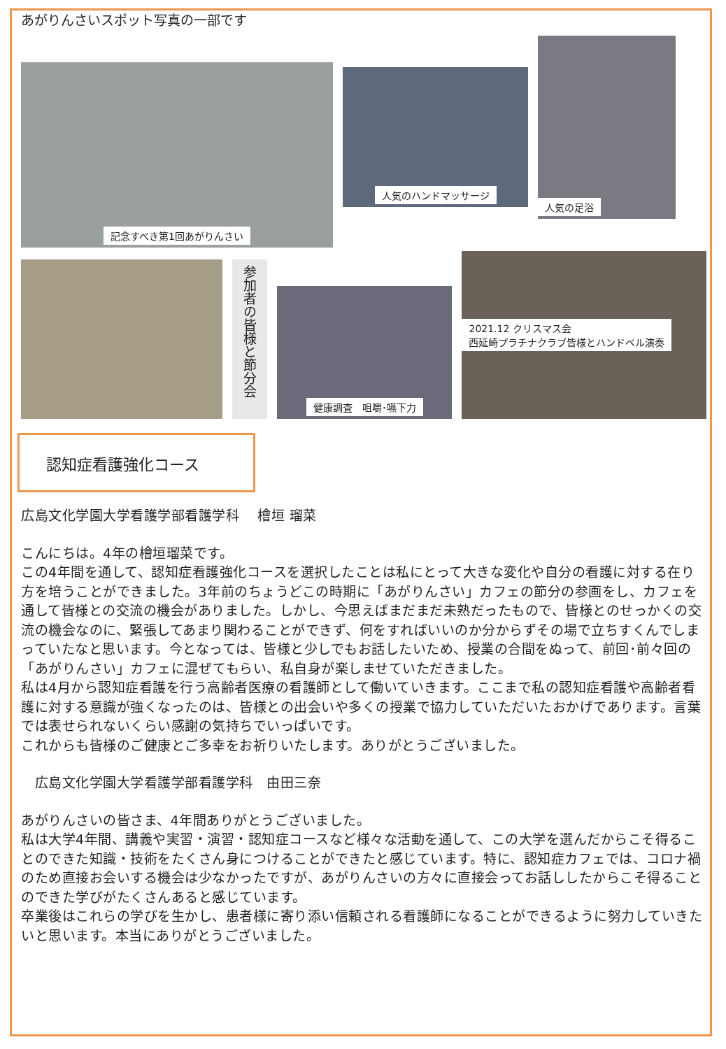あがりんさいスポット写真の一部です
記念すべき第1回あがりんさい
人気のハンドマッサージ
人気の足浴
参加者の皆様と節分会
健康調査　咀嚼･嚥下力
2021.12 クリスマス会
西延崎プラチナクラブ皆様とハンドベル演奏
認知症看護強化コース
広島文化学園大学看護学部看護学科　 檜垣 瑠菜
こんにちは。4年の檜垣瑠菜です。
この4年間を通して、認知症看護強化コースを選択したことは私にとって大きな変化や自分の看護に対する在り方を培うことができました。3年前のちょうどこの時期に「あがりんさい」カフェの節分の参画をし、カフェを通して皆様との交流の機会がありました。しかし、今思えばまだまだ未熟だったもので、皆様とのせっかくの交流の機会なのに、緊張してあまり関わることができず、何をすればいいのか分からずその場で立ちすくんでしまっていたなと思います。今となっては、皆様と少しでもお話したいため、授業の合間をぬって、前回･前々回の「あがりんさい」カフェに混ぜてもらい、私自身が楽しませていただきました。
私は4月から認知症看護を行う高齢者医療の看護師として働いていきます。ここまで私の認知症看護や高齢者看護に対する意識が強くなったのは、皆様との出会いや多くの授業で協力していただいたおかげであります。言葉では表せられないくらい感謝の気持ちでいっぱいです。
これからも皆様のご健康とご多幸をお祈りいたします。ありがとうございました。
　広島文化学園大学看護学部看護学科　由田三奈
あがりんさいの皆さま、4年間ありがとうございました。
私は大学4年間、講義や実習・演習・認知症コースなど様々な活動を通して、この大学を選んだからこそ得ることのできた知識・技術をたくさん身につけることができたと感じています。特に、認知症カフェでは、コロナ禍のため直接お会いする機会は少なかったですが、あがりんさいの方々に直接会ってお話ししたからこそ得ることのできた学びがたくさんあると感じています。
卒業後はこれらの学びを生かし、患者様に寄り添い信頼される看護師になることができるように努力していきたいと思います。本当にありがとうございました。